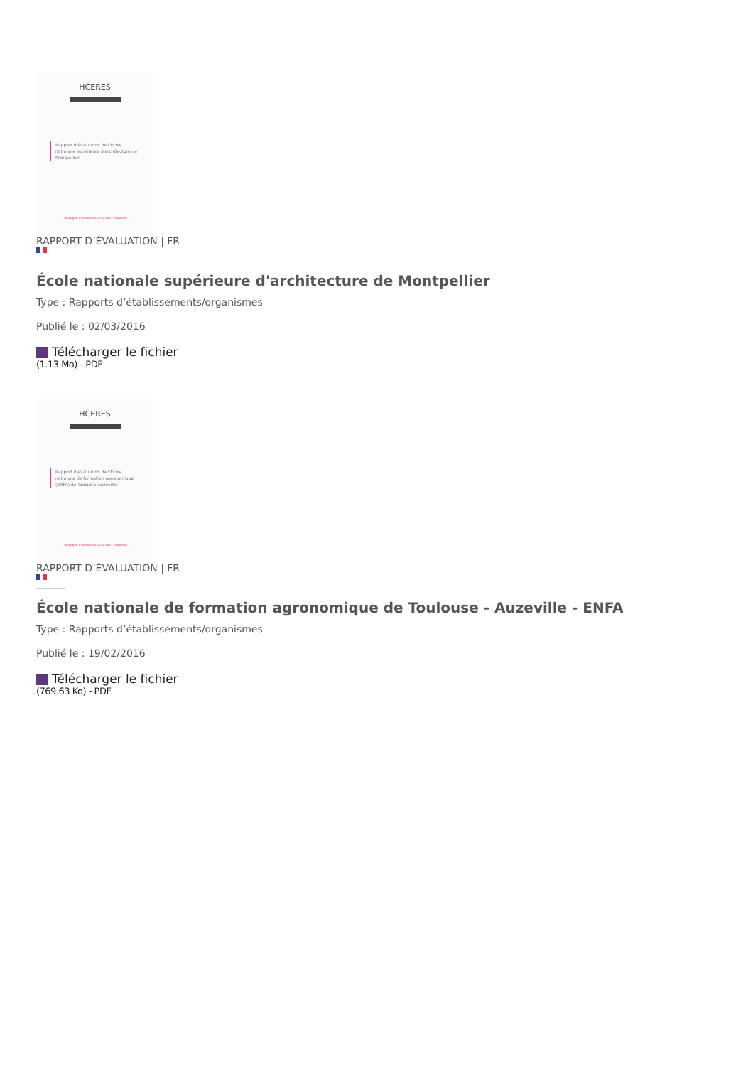HCERES
Rapport d'évaluation de l'École nationale supérieure d'architecture de Montpellier
Campagne d'évaluation 2014-2015 (Vague A)
RAPPORT D’ÉVALUATION | FR
École nationale supérieure d'architecture de Montpellier
Type : Rapports d’établissements/organismes
Publié le : 02/03/2016
Télécharger le fichier
(1.13 Mo) - PDF
HCERES
Rapport d'évaluation de l'École nationale de formation agronomique (ENFA) de Toulouse-Auzeville
Campagne d'évaluation 2014-2015 (Vague A)
RAPPORT D’ÉVALUATION | FR
École nationale de formation agronomique de Toulouse - Auzeville - ENFA
Type : Rapports d’établissements/organismes
Publié le : 19/02/2016
Télécharger le fichier
(769.63 Ko) - PDF